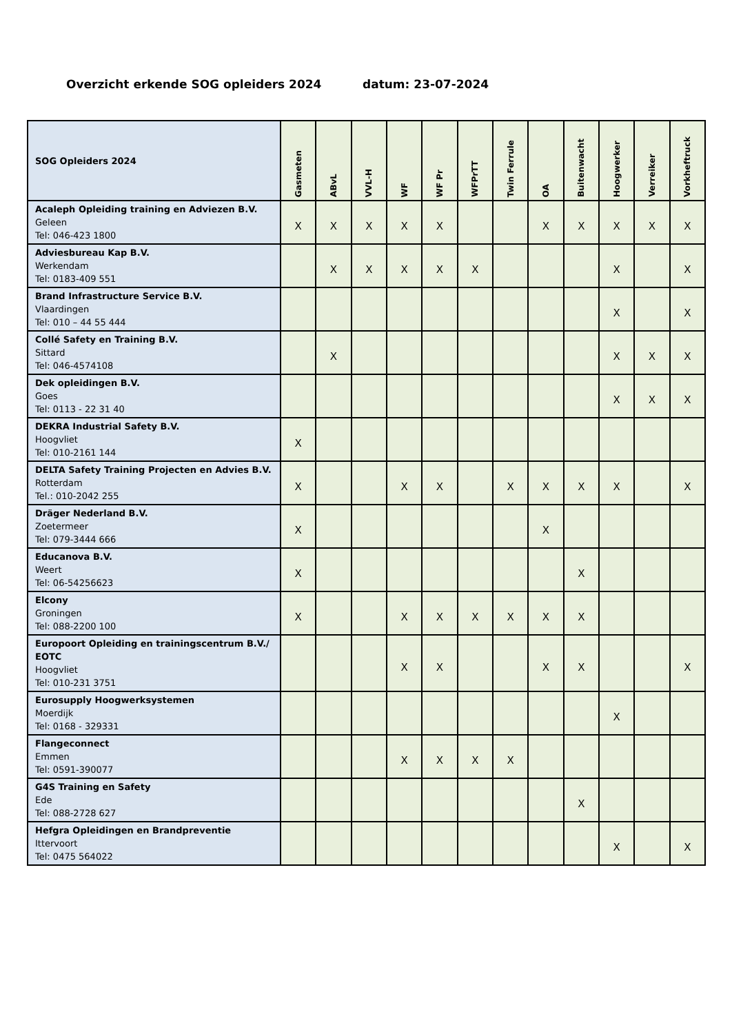Overzicht erkende SOG opleiders 2024 datum: 23-07-2024
| SOG Opleiders 2024 | Gasmeten | ABvL | VVL-H | WF | WF Pr | WFPrTT | Twin Ferrule | OA | Buitenwacht | Hoogwerker | Verreiker | Vorkheftruck |
| --- | --- | --- | --- | --- | --- | --- | --- | --- | --- | --- | --- | --- |
| Acaleph Opleiding training en Adviezen B.V. Geleen Tel: 046-423 1800 | X | X | X | X | X | | | X | X | X | X | X |
| Adviesbureau Kap B.V. Werkendam Tel: 0183-409 551 | | X | X | X | X | X | | | | X | | X |
| Brand Infrastructure Service B.V. Vlaardingen Tel: 010 – 44 55 444 | | | | | | | | | | X | | X |
| Collé Safety en Training B.V. Sittard Tel: 046-4574108 | | X | | | | | | | | X | X | X |
| Dek opleidingen B.V. Goes Tel: 0113 - 22 31 40 | | | | | | | | | | X | X | X |
| DEKRA Industrial Safety B.V. Hoogvliet Tel: 010-2161 144 | X | | | | | | | | | | | |
| DELTA Safety Training Projecten en Advies B.V. Rotterdam Tel.: 010-2042 255 | X | | | X | X | | X | X | X | X | | X |
| Dräger Nederland B.V. Zoetermeer Tel: 079-3444 666 | X | | | | | | | X | | | | |
| Educanova B.V. Weert Tel: 06-54256623 | X | | | | | | | | X | | | |
| Elcony Groningen Tel: 088-2200 100 | X | | | X | X | X | X | X | X | | | |
| Europoort Opleiding en trainingscentrum B.V./ EOTC Hoogvliet Tel: 010-231 3751 | | | | X | X | | | X | X | | | X |
| Eurosupply Hoogwerksystemen Moerdijk Tel: 0168 - 329331 | | | | | | | | | | X | | |
| Flangeconnect Emmen Tel: 0591-390077 | | | | X | X | X | X | | | | | |
| G4S Training en Safety Ede Tel: 088-2728 627 | | | | | | | | | X | | | |
| Hefgra Opleidingen en Brandpreventie Ittervoort Tel: 0475 564022 | | | | | | | | | | X | | X |